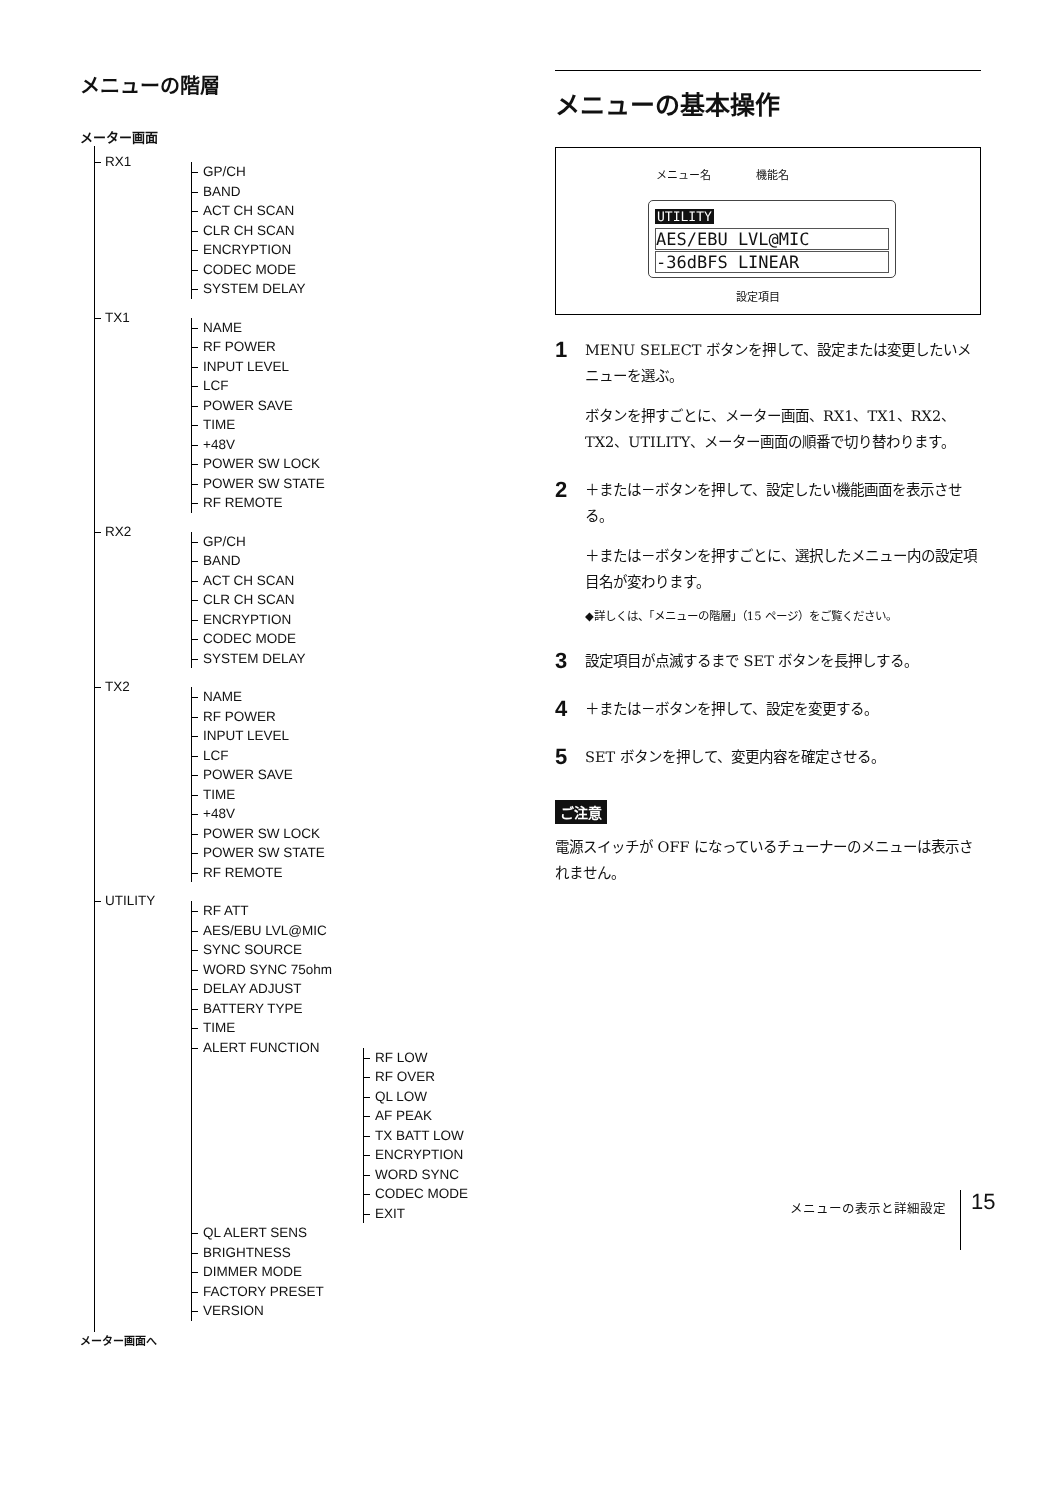メニューの階層
メーター画面
RX1
GP/CH
BAND
ACT CH SCAN
CLR CH SCAN
ENCRYPTION
CODEC MODE
SYSTEM DELAY
TX1
NAME
RF POWER
INPUT LEVEL
LCF
POWER SAVE
TIME
+48V
POWER SW LOCK
POWER SW STATE
RF REMOTE
RX2
GP/CH
BAND
ACT CH SCAN
CLR CH SCAN
ENCRYPTION
CODEC MODE
SYSTEM DELAY
TX2
NAME
RF POWER
INPUT LEVEL
LCF
POWER SAVE
TIME
+48V
POWER SW LOCK
POWER SW STATE
RF REMOTE
UTILITY
RF ATT
AES/EBU LVL@MIC
SYNC SOURCE
WORD SYNC 75ohm
DELAY ADJUST
BATTERY TYPE
TIME
ALERT FUNCTION
RF LOW
RF OVER
QL LOW
AF PEAK
TX BATT LOW
ENCRYPTION
WORD SYNC
CODEC MODE
EXIT
QL ALERT SENS
BRIGHTNESS
DIMMER MODE
FACTORY PRESET
VERSION
メーター画面へ
メニューの基本操作
メニュー名 機能名
UTILITY
AES/EBU LVL@MIC
-36dBFS LINEAR
設定項目
1 MENU SELECT ボタンを押して、設定または変更したいメニューを選ぶ。
ボタンを押すごとに、メーター画面、RX1、TX1、RX2、TX2、UTILITY、メーター画面の順番で切り替わります。
2 ＋または－ボタンを押して、設定したい機能画面を表示させる。
＋または－ボタンを押すごとに、選択したメニュー内の設定項目名が変わります。
◆詳しくは、「メニューの階層」（15 ページ）をご覧ください。
3 設定項目が点滅するまで SET ボタンを長押しする。
4 ＋または－ボタンを押して、設定を変更する。
5 SET ボタンを押して、変更内容を確定させる。
ご注意
電源スイッチが OFF になっているチューナーのメニューは表示されません。
メニューの表示と詳細設定 15